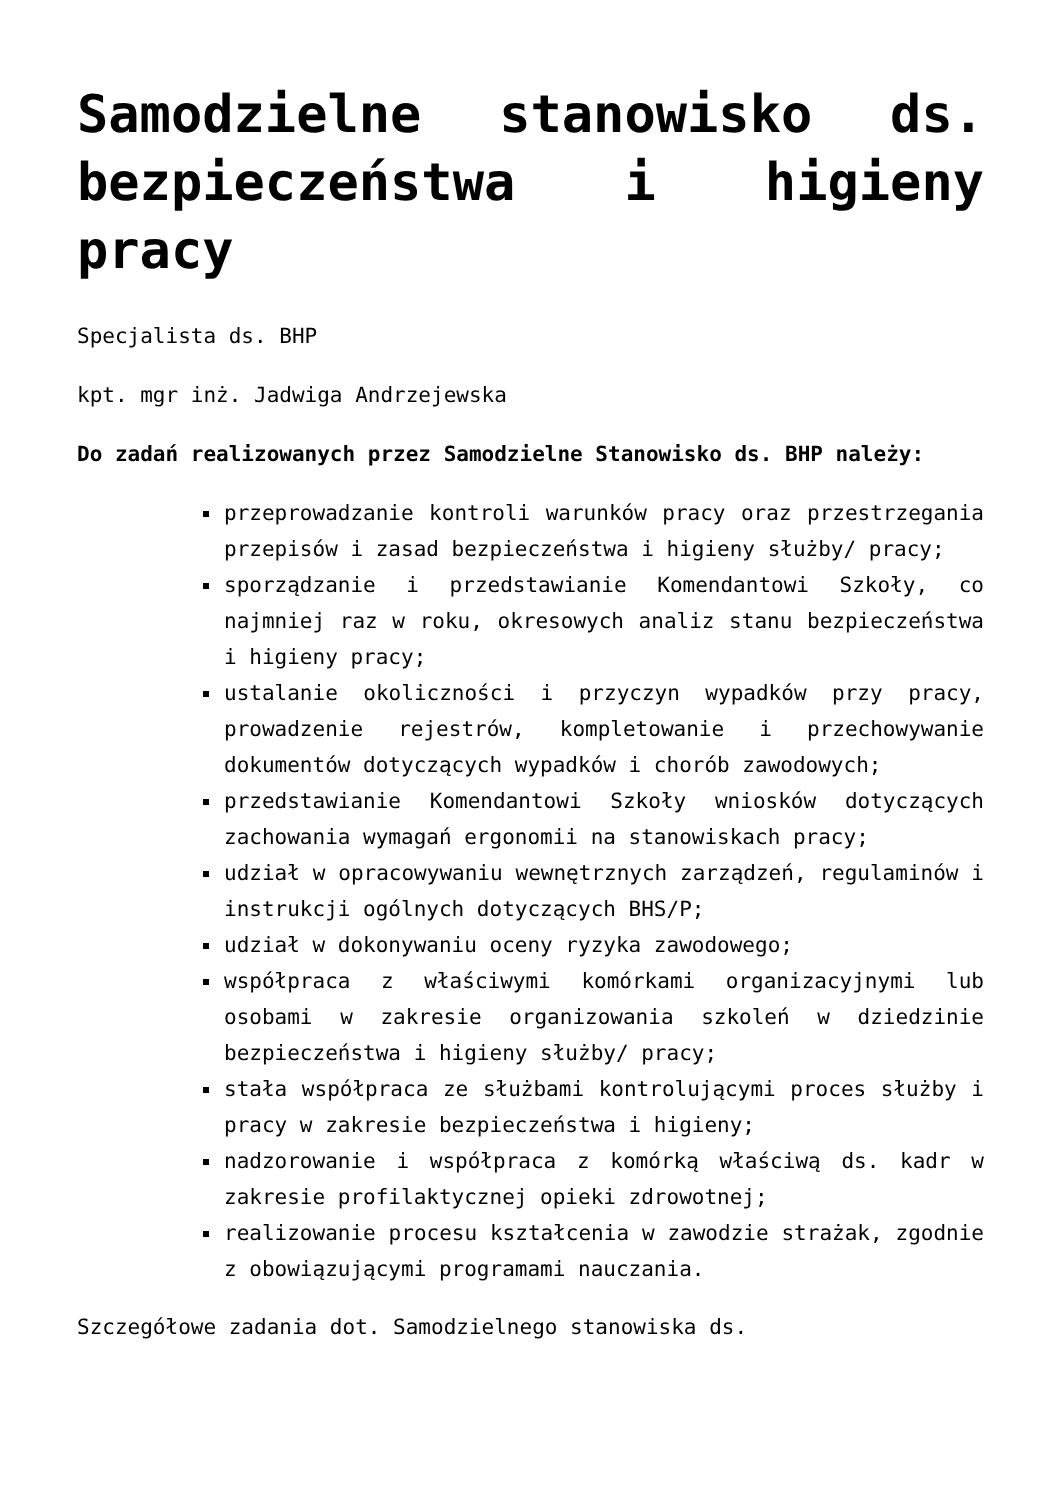Samodzielne stanowisko ds. bezpieczeństwa i higieny pracy
Specjalista ds. BHP
kpt. mgr inż. Jadwiga Andrzejewska
Do zadań realizowanych przez Samodzielne Stanowisko ds. BHP należy:
przeprowadzanie kontroli warunków pracy oraz przestrzegania przepisów i zasad bezpieczeństwa i higieny służby/ pracy;
sporządzanie i przedstawianie Komendantowi Szkoły, co najmniej raz w roku, okresowych analiz stanu bezpieczeństwa i higieny pracy;
ustalanie okoliczności i przyczyn wypadków przy pracy, prowadzenie rejestrów, kompletowanie i przechowywanie dokumentów dotyczących wypadków i chorób zawodowych;
przedstawianie Komendantowi Szkoły wniosków dotyczących zachowania wymagań ergonomii na stanowiskach pracy;
udział w opracowywaniu wewnętrznych zarządzeń, regulaminów i instrukcji ogólnych dotyczących BHS/P;
udział w dokonywaniu oceny ryzyka zawodowego;
współpraca z właściwymi komórkami organizacyjnymi lub osobami w zakresie organizowania szkoleń w dziedzinie bezpieczeństwa i higieny służby/ pracy;
stała współpraca ze służbami kontrolującymi proces służby i pracy w zakresie bezpieczeństwa i higieny;
nadzorowanie i współpraca z komórką właściwą ds. kadr w zakresie profilaktycznej opieki zdrowotnej;
realizowanie procesu kształcenia w zawodzie strażak, zgodnie z obowiązującymi programami nauczania.
Szczegółowe zadania dot. Samodzielnego stanowiska ds.